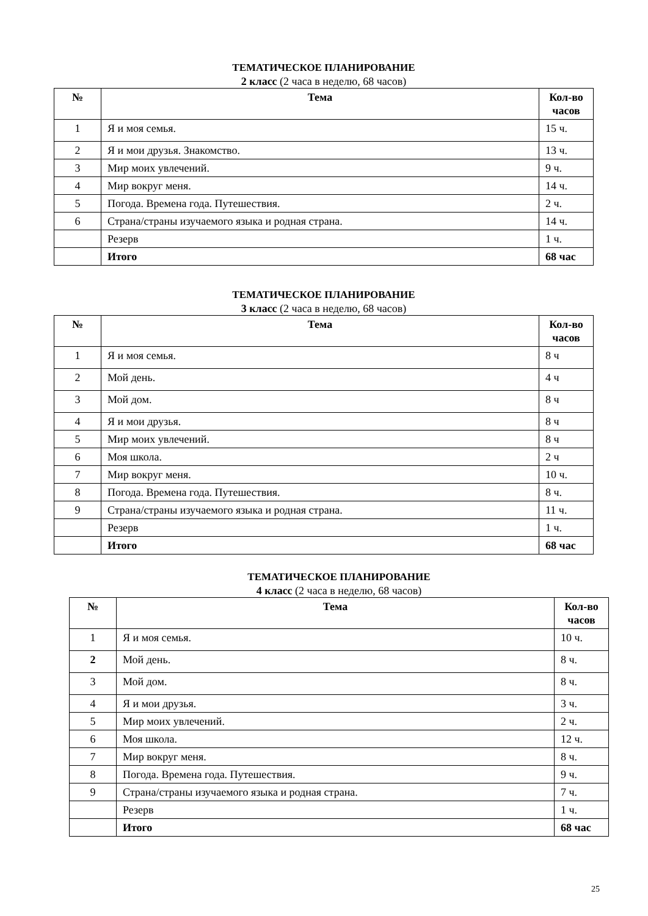ТЕМАТИЧЕСКОЕ ПЛАНИРОВАНИЕ
2 класс (2 часа в неделю, 68 часов)
| № | Тема | Кол-во часов |
| --- | --- | --- |
| 1 | Я и моя семья. | 15 ч. |
| 2 | Я и мои друзья. Знакомство. | 13 ч. |
| 3 | Мир моих увлечений. | 9 ч. |
| 4 | Мир вокруг меня. | 14 ч. |
| 5 | Погода. Времена года. Путешествия. | 2 ч. |
| 6 | Страна/страны изучаемого языка и родная страна. | 14 ч. |
| | Резерв | 1 ч. |
| | Итого | 68 час |
ТЕМАТИЧЕСКОЕ ПЛАНИРОВАНИЕ
3 класс (2 часа в неделю, 68 часов)
| № | Тема | Кол-во часов |
| --- | --- | --- |
| 1 | Я и моя семья. | 8 ч |
| 2 | Мой день. | 4 ч |
| 3 | Мой дом. | 8 ч |
| 4 | Я и мои друзья. | 8 ч |
| 5 | Мир моих увлечений. | 8 ч |
| 6 | Моя школа. | 2 ч |
| 7 | Мир вокруг меня. | 10 ч. |
| 8 | Погода. Времена года. Путешествия. | 8 ч. |
| 9 | Страна/страны изучаемого языка и родная страна. | 11 ч. |
| | Резерв | 1 ч. |
| | Итого | 68 час |
ТЕМАТИЧЕСКОЕ ПЛАНИРОВАНИЕ
4 класс (2 часа в неделю, 68 часов)
| № | Тема | Кол-во часов |
| --- | --- | --- |
| 1 | Я и моя семья. | 10 ч. |
| 2 | Мой день. | 8 ч. |
| 3 | Мой дом. | 8 ч. |
| 4 | Я и мои друзья. | 3 ч. |
| 5 | Мир моих увлечений. | 2 ч. |
| 6 | Моя школа. | 12 ч. |
| 7 | Мир вокруг меня. | 8 ч. |
| 8 | Погода. Времена года. Путешествия. | 9 ч. |
| 9 | Страна/страны изучаемого языка и родная страна. | 7 ч. |
| | Резерв | 1 ч. |
| | Итого | 68 час |
25